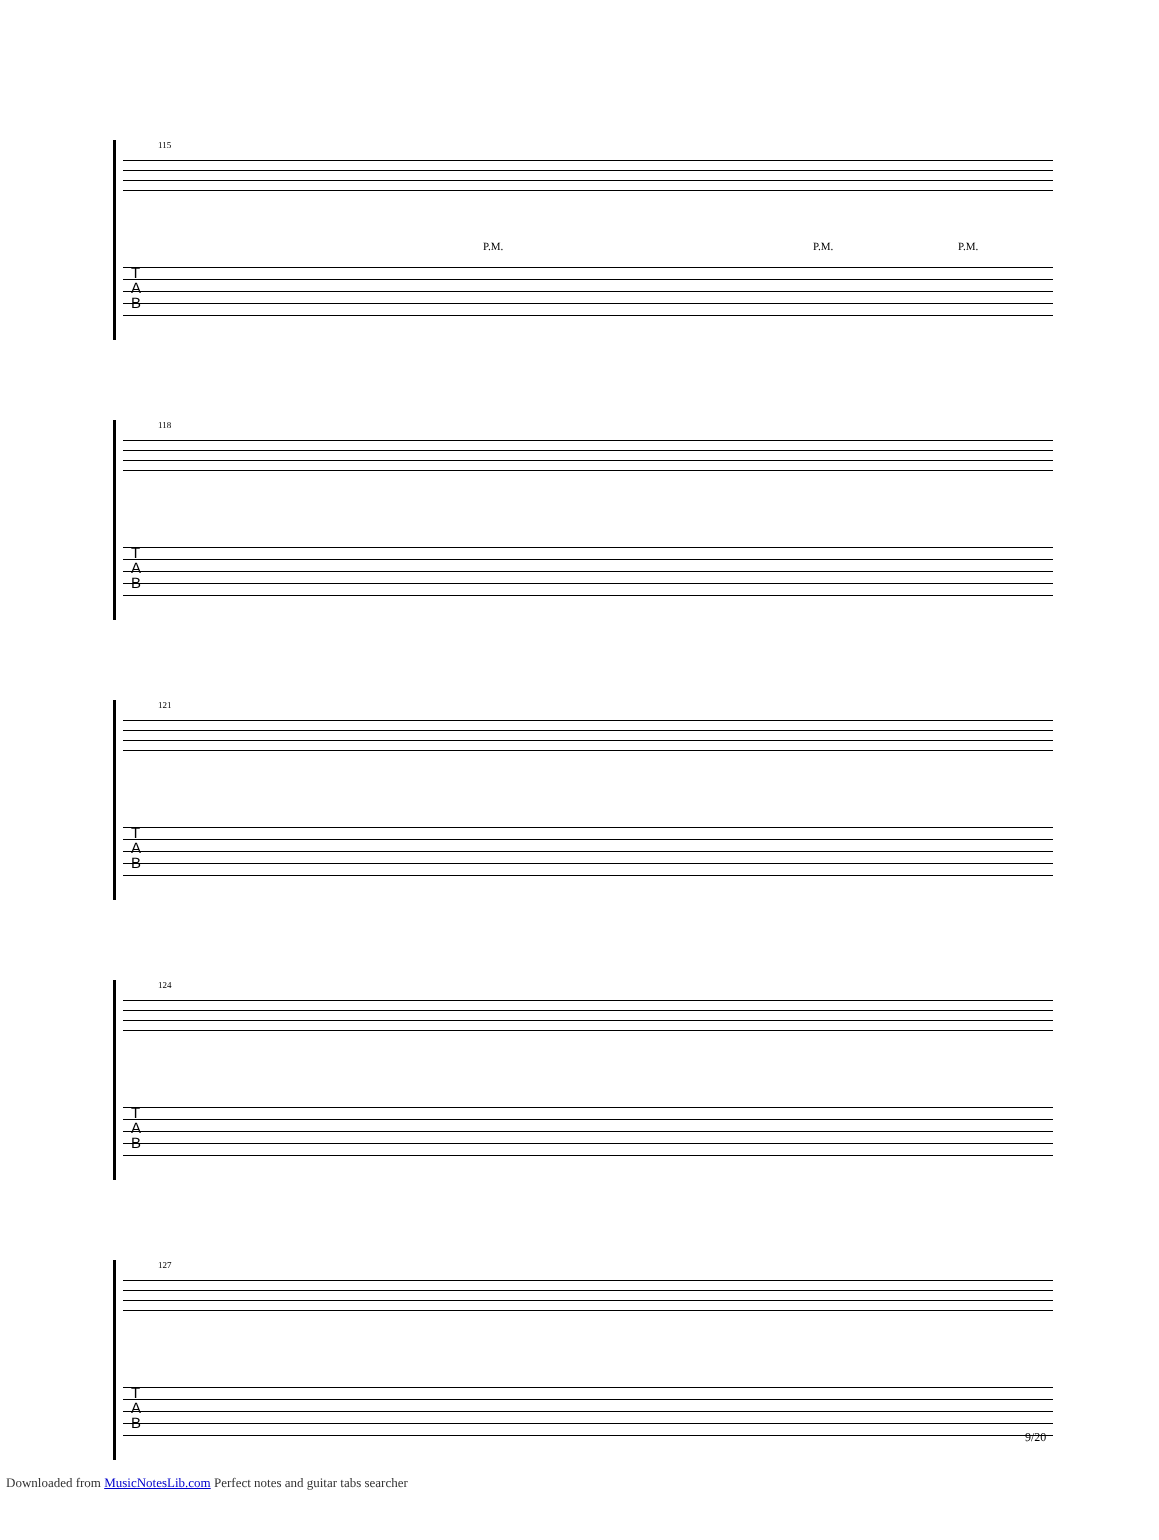115
P.M. P.M. P.M.
T
A
B
118
T
A
B
121
T
A
B
124
T
A
B
127
T
A
B
9/20
Downloaded from MusicNotesLib.com Perfect notes and guitar tabs searcher